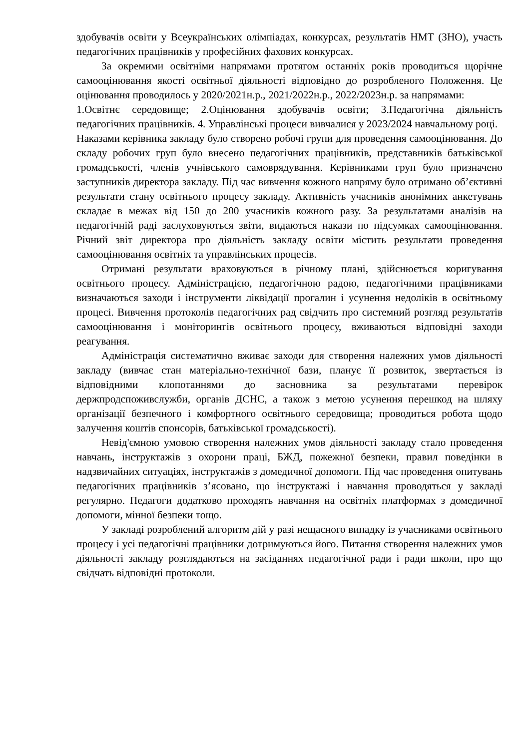здобувачів освіти у Всеукраїнських олімпіадах, конкурсах, результатів НМТ (ЗНО), участь педагогічних працівників у професійних фахових конкурсах.
За окремими освітніми напрямами протягом останніх років проводиться щорічне самооцінювання якості освітньої діяльності відповідно до розробленого Положення. Це оцінювання проводилось у 2020/2021н.р., 2021/2022н.р., 2022/2023н.р. за напрямами:
1.Освітнє середовище; 2.Оцінювання здобувачів освіти; 3.Педагогічна діяльність педагогічних працівників. 4. Управлінські процеси вивчалися у 2023/2024 навчальному році.
Наказами керівника закладу було створено робочі групи для проведення самооцінювання. До складу робочих груп було внесено педагогічних працівників, представників батьківської громадськості, членів учнівського самоврядування. Керівниками груп було призначено заступників директора закладу. Під час вивчення кожного напряму було отримано об’єктивні результати стану освітнього процесу закладу. Активність учасників анонімних анкетувань складає в межах від 150 до 200 учасників кожного разу. За результатами аналізів на педагогічній раді заслуховуються звіти, видаються накази по підсумках самооцінювання. Річний звіт директора про діяльність закладу освіти містить результати проведення самооцінювання освітніх та управлінських процесів.
Отримані результати враховуються в річному плані, здійснюється коригування освітнього процесу. Адміністрацією, педагогічною радою, педагогічними працівниками визначаються заходи і інструменти ліквідації прогалин і усунення недоліків в освітньому процесі. Вивчення протоколів педагогічних рад свідчить про системний розгляд результатів самооцінювання і моніторингів освітнього процесу, вживаються відповідні заходи реагування.
Адміністрація систематично вживає заходи для створення належних умов діяльності закладу (вивчає стан матеріально-технічної бази, планує її розвиток, звертається із відповідними клопотаннями до засновника за результатами перевірок держпродспоживслужби, органів ДСНС, а також з метою усунення перешкод на шляху організації безпечного і комфортного освітнього середовища; проводиться робота щодо залучення коштів спонсорів, батьківської громадськості).
Невід'ємною умовою створення належних умов діяльності закладу стало проведення навчань, інструктажів з охорони праці, БЖД, пожежної безпеки, правил поведінки в надзвичайних ситуаціях, інструктажів з домедичної допомоги. Під час проведення опитувань педагогічних працівників з’ясовано, що інструктажі і навчання проводяться у закладі регулярно. Педагоги додатково проходять навчання на освітніх платформах з домедичної допомоги, мінної безпеки тощо.
У закладі розроблений алгоритм дій у разі нещасного випадку із учасниками освітнього процесу і усі педагогічні працівники дотримуються його. Питання створення належних умов діяльності закладу розглядаються на засіданнях педагогічної ради і ради школи, про що свідчать відповідні протоколи.